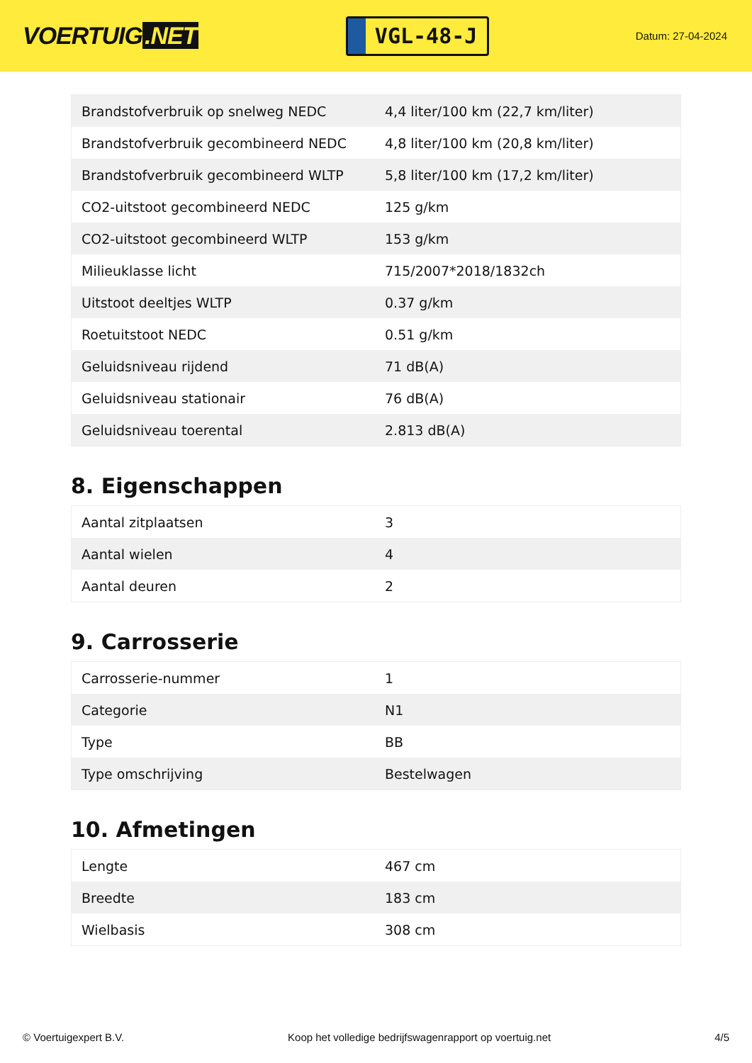VOERTUIG.NET
VGL-48-J
Datum: 27-04-2024
| Brandstofverbruik op snelweg NEDC | 4,4 liter/100 km (22,7 km/liter) |
| Brandstofverbruik gecombineerd NEDC | 4,8 liter/100 km (20,8 km/liter) |
| Brandstofverbruik gecombineerd WLTP | 5,8 liter/100 km (17,2 km/liter) |
| CO2-uitstoot gecombineerd NEDC | 125 g/km |
| CO2-uitstoot gecombineerd WLTP | 153 g/km |
| Milieuklasse licht | 715/2007*2018/1832ch |
| Uitstoot deeltjes WLTP | 0.37 g/km |
| Roetuitstoot NEDC | 0.51 g/km |
| Geluidsniveau rijdend | 71 dB(A) |
| Geluidsniveau stationair | 76 dB(A) |
| Geluidsniveau toerental | 2.813 dB(A) |
8. Eigenschappen
| Aantal zitplaatsen | 3 |
| Aantal wielen | 4 |
| Aantal deuren | 2 |
9. Carrosserie
| Carrosserie-nummer | 1 |
| Categorie | N1 |
| Type | BB |
| Type omschrijving | Bestelwagen |
10. Afmetingen
| Lengte | 467 cm |
| Breedte | 183 cm |
| Wielbasis | 308 cm |
© Voertuigexpert B.V. Koop het volledige bedrijfswagenrapport op voertuig.net 4/5